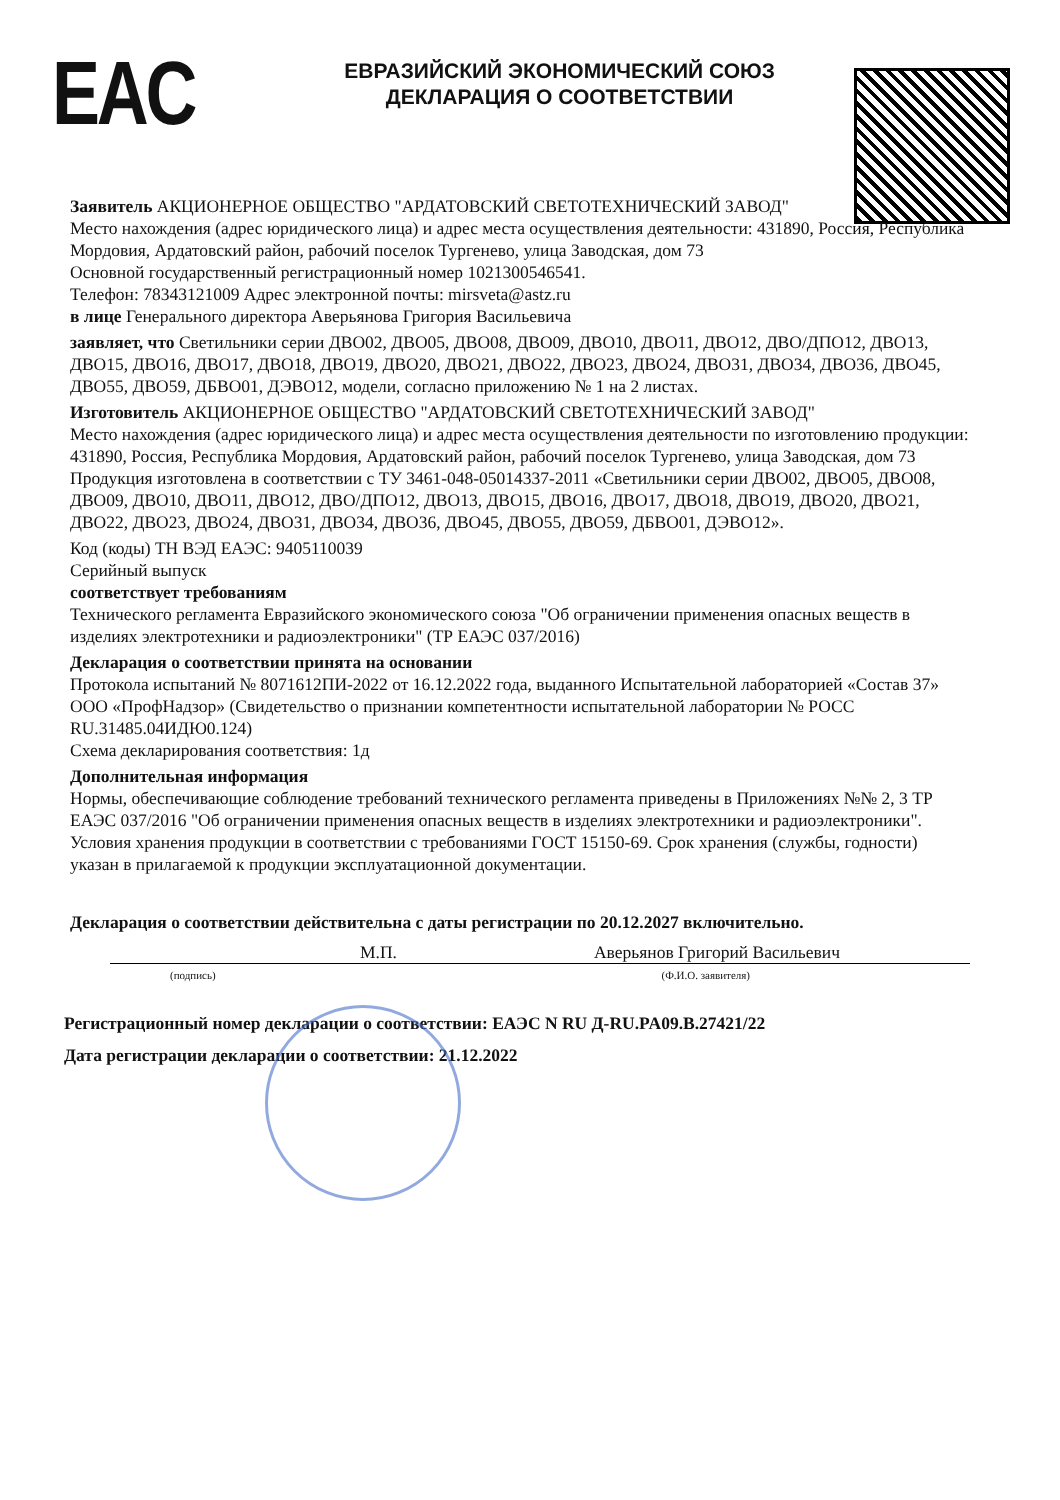EAC
ЕВРАЗИЙСКИЙ ЭКОНОМИЧЕСКИЙ СОЮЗ
ДЕКЛАРАЦИЯ О СООТВЕТСТВИИ
Заявитель АКЦИОНЕРНОЕ ОБЩЕСТВО "АРДАТОВСКИЙ СВЕТОТЕХНИЧЕСКИЙ ЗАВОД"
Место нахождения (адрес юридического лица) и адрес места осуществления деятельности: 431890, Россия, Республика Мордовия, Ардатовский район, рабочий поселок Тургенево, улица Заводская, дом 73
Основной государственный регистрационный номер 1021300546541.
Телефон: 78343121009 Адрес электронной почты: mirsveta@astz.ru
в лице Генерального директора Аверьянова Григория Васильевича
заявляет, что Светильники серии ДВО02, ДВО05, ДВО08, ДВО09, ДВО10, ДВО11, ДВО12, ДВО/ДПО12, ДВО13, ДВО15, ДВО16, ДВО17, ДВО18, ДВО19, ДВО20, ДВО21, ДВО22, ДВО23, ДВО24, ДВО31, ДВО34, ДВО36, ДВО45, ДВО55, ДВО59, ДБВО01, ДЭВО12, модели, согласно приложению № 1 на 2 листах.
Изготовитель АКЦИОНЕРНОЕ ОБЩЕСТВО "АРДАТОВСКИЙ СВЕТОТЕХНИЧЕСКИЙ ЗАВОД"
Место нахождения (адрес юридического лица) и адрес места осуществления деятельности по изготовлению продукции: 431890, Россия, Республика Мордовия, Ардатовский район, рабочий поселок Тургенево, улица Заводская, дом 73
Продукция изготовлена в соответствии с ТУ 3461-048-05014337-2011 «Светильники серии ДВО02, ДВО05, ДВО08, ДВО09, ДВО10, ДВО11, ДВО12, ДВО/ДПО12, ДВО13, ДВО15, ДВО16, ДВО17, ДВО18, ДВО19, ДВО20, ДВО21, ДВО22, ДВО23, ДВО24, ДВО31, ДВО34, ДВО36, ДВО45, ДВО55, ДВО59, ДБВО01, ДЭВО12».
Код (коды) ТН ВЭД ЕАЭС: 9405110039
Серийный выпуск
соответствует требованиям
Технического регламента Евразийского экономического союза "Об ограничении применения опасных веществ в изделиях электротехники и радиоэлектроники" (ТР ЕАЭС 037/2016)
Декларация о соответствии принята на основании
Протокола испытаний № 8071612ПИ-2022 от 16.12.2022 года, выданного Испытательной лабораторией «Состав 37» ООО «ПрофНадзор» (Свидетельство о признании компетентности испытательной лаборатории № РОСС RU.31485.04ИДЮ0.124)
Схема декларирования соответствия: 1д
Дополнительная информация
Нормы, обеспечивающие соблюдение требований технического регламента приведены в Приложениях №№ 2, 3 ТР ЕАЭС 037/2016 "Об ограничении применения опасных веществ в изделиях электротехники и радиоэлектроники". Условия хранения продукции в соответствии с требованиями ГОСТ 15150-69. Срок хранения (службы, годности) указан в прилагаемой к продукции эксплуатационной документации.
Декларация о соответствии действительна с даты регистрации по 20.12.2027 включительно.
М.П. Аверьянов Григорий Васильевич
(подпись) (Ф.И.О. заявителя)
Регистрационный номер декларации о соответствии: ЕАЭС N RU Д-RU.PA09.B.27421/22
Дата регистрации декларации о соответствии: 21.12.2022